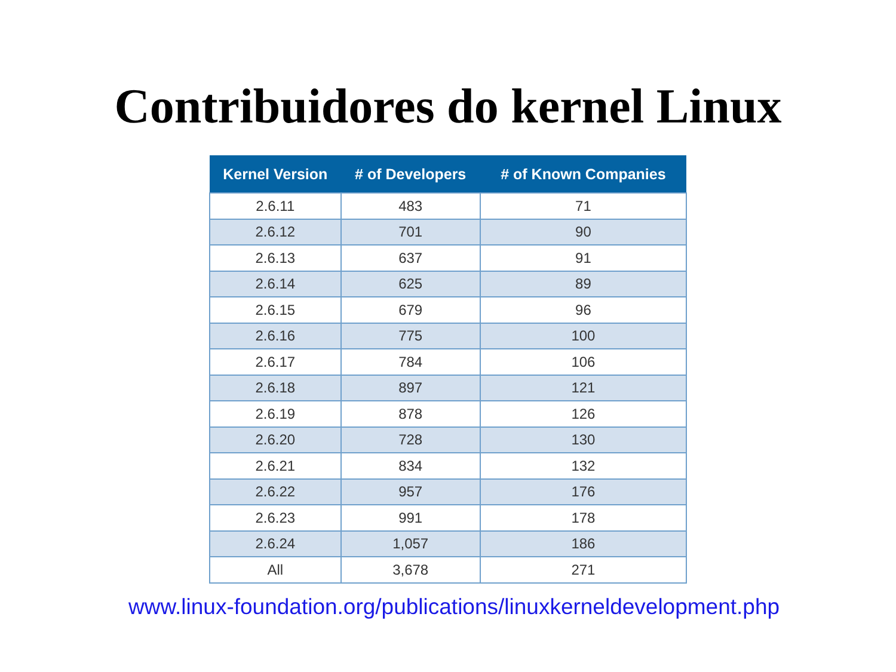Contribuidores do kernel Linux
| Kernel Version | # of Developers | # of Known Companies |
| --- | --- | --- |
| 2.6.11 | 483 | 71 |
| 2.6.12 | 701 | 90 |
| 2.6.13 | 637 | 91 |
| 2.6.14 | 625 | 89 |
| 2.6.15 | 679 | 96 |
| 2.6.16 | 775 | 100 |
| 2.6.17 | 784 | 106 |
| 2.6.18 | 897 | 121 |
| 2.6.19 | 878 | 126 |
| 2.6.20 | 728 | 130 |
| 2.6.21 | 834 | 132 |
| 2.6.22 | 957 | 176 |
| 2.6.23 | 991 | 178 |
| 2.6.24 | 1,057 | 186 |
| All | 3,678 | 271 |
www.linux-foundation.org/publications/linuxkerneldevelopment.php